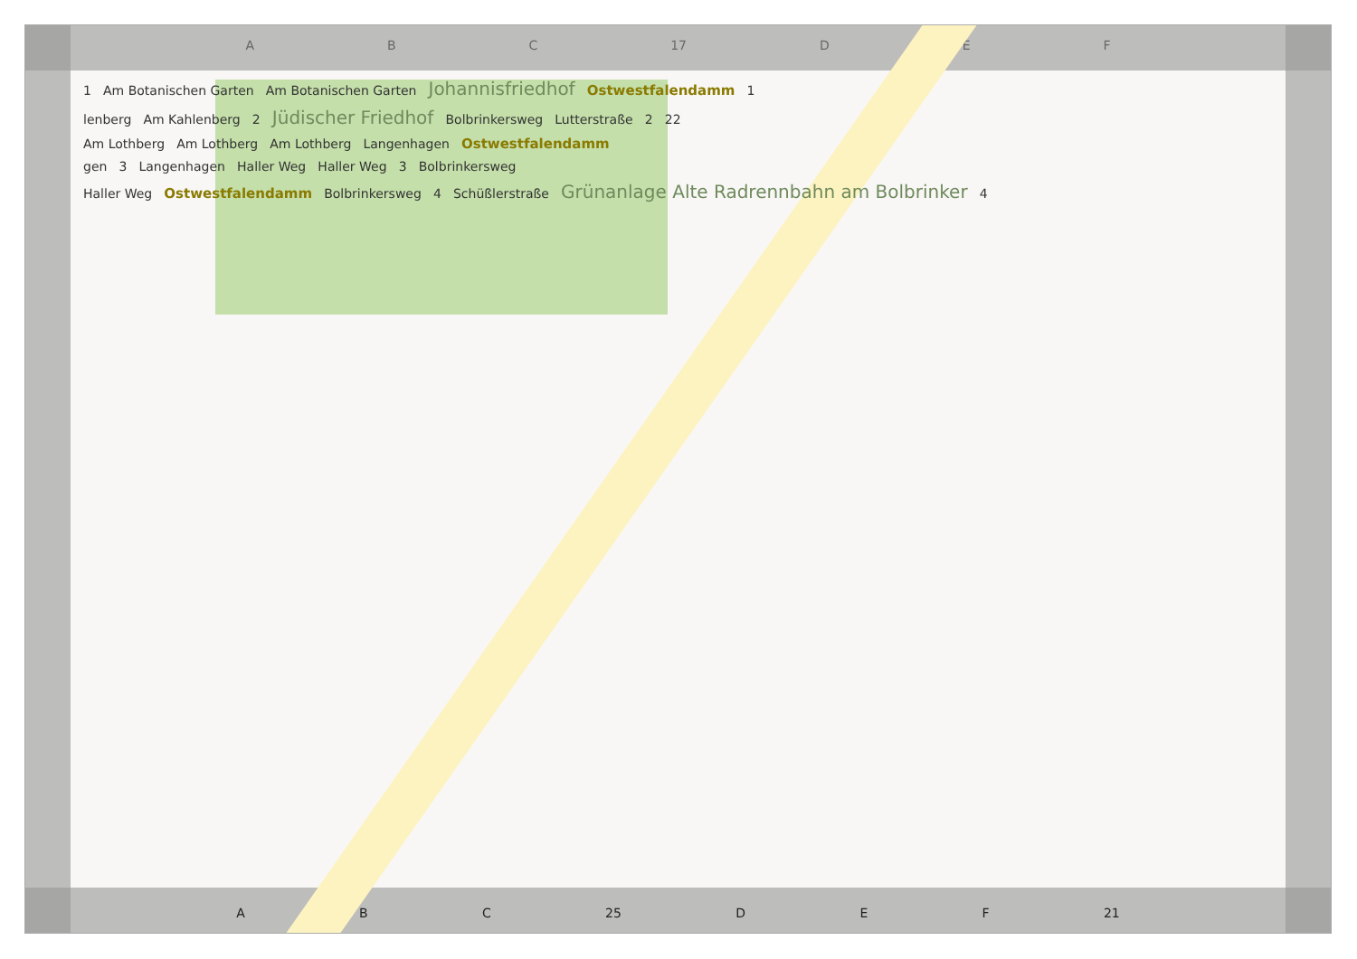A B C 17 D E F
1 Am Botanischen Garten Am Botanischen Garten Johannisfriedhof Ostwestfalendamm 1
lenberg Am Kahlenberg 2 Jüdischer Friedhof Bolbrinkersweg Lutterstraße 2 22
Am Lothberg Am Lothberg Am Lothberg Langenhagen Ostwestfalendamm
gen 3 Langenhagen Haller Weg Haller Weg 3 Bolbrinkersweg
Haller Weg Ostwestfalendamm Bolbrinkersweg 4 Schüßlerstraße Grünanlage Alte Radrennbahn am Bolbrinker 4
A B C 25 D E F 21